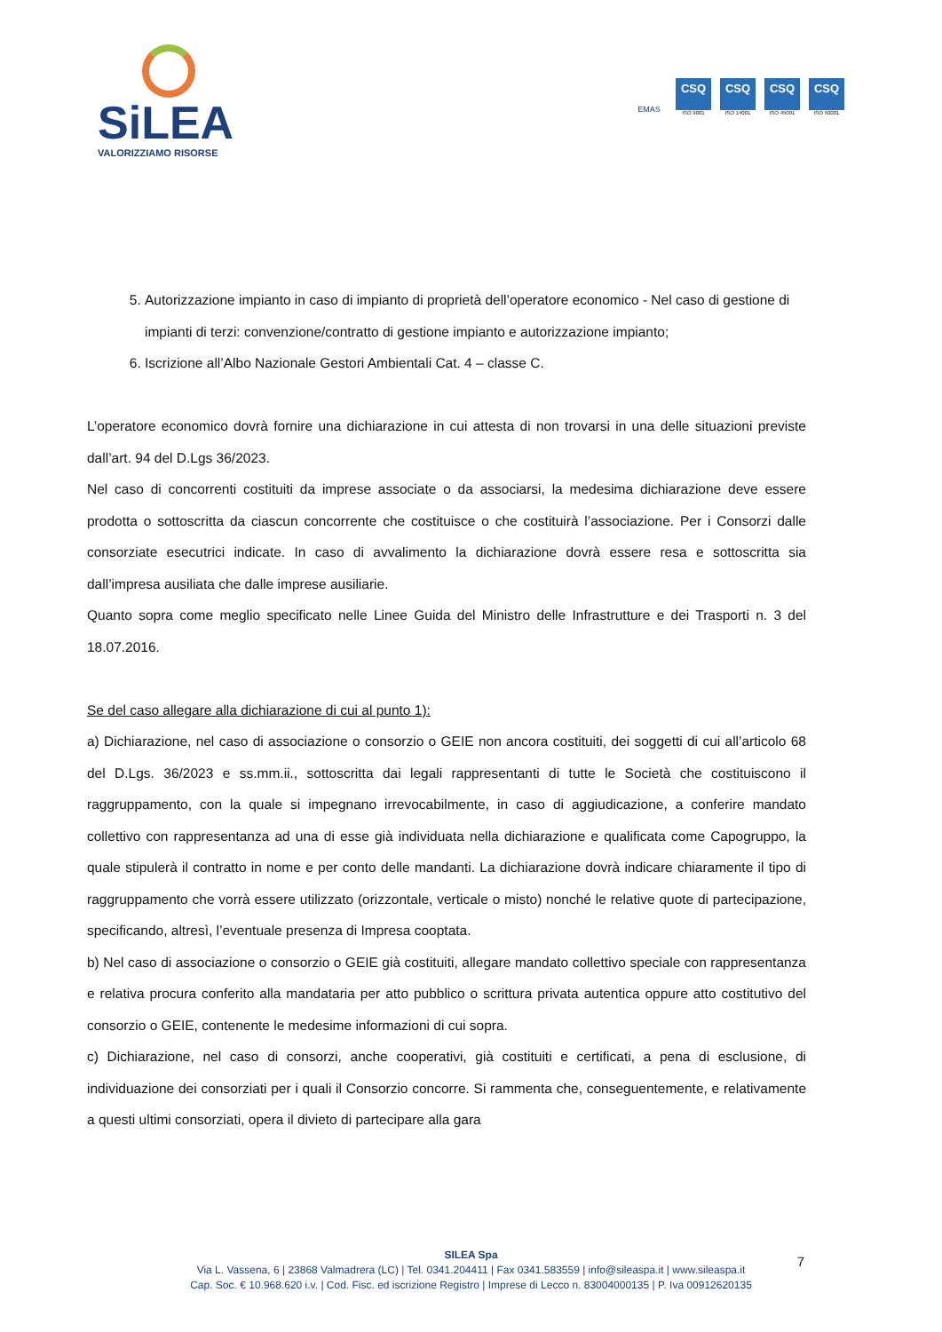SiLEA
VALORIZZIAMO RISORSE
EMAS
CSQ
ISO 9001
CSQ
ISO 14001
CSQ
ISO 45001
CSQ
ISO 50001
5. Autorizzazione impianto in caso di impianto di proprietà dell’operatore economico - Nel caso di gestione di impianti di terzi: convenzione/contratto di gestione impianto e autorizzazione impianto;
6. Iscrizione all’Albo Nazionale Gestori Ambientali Cat. 4 – classe C.
L’operatore economico dovrà fornire una dichiarazione in cui attesta di non trovarsi in una delle situazioni previste dall’art. 94 del D.Lgs 36/2023.
Nel caso di concorrenti costituiti da imprese associate o da associarsi, la medesima dichiarazione deve essere prodotta o sottoscritta da ciascun concorrente che costituisce o che costituirà l’associazione. Per i Consorzi dalle consorziate esecutrici indicate. In caso di avvalimento la dichiarazione dovrà essere resa e sottoscritta sia dall’impresa ausiliata che dalle imprese ausiliarie.
Quanto sopra come meglio specificato nelle Linee Guida del Ministro delle Infrastrutture e dei Trasporti n. 3 del 18.07.2016.
Se del caso allegare alla dichiarazione di cui al punto 1):
a) Dichiarazione, nel caso di associazione o consorzio o GEIE non ancora costituiti, dei soggetti di cui all’articolo 68 del D.Lgs. 36/2023 e ss.mm.ii., sottoscritta dai legali rappresentanti di tutte le Società che costituiscono il raggruppamento, con la quale si impegnano irrevocabilmente, in caso di aggiudicazione, a conferire mandato collettivo con rappresentanza ad una di esse già individuata nella dichiarazione e qualificata come Capogruppo, la quale stipulerà il contratto in nome e per conto delle mandanti. La dichiarazione dovrà indicare chiaramente il tipo di raggruppamento che vorrà essere utilizzato (orizzontale, verticale o misto) nonché le relative quote di partecipazione, specificando, altresì, l’eventuale presenza di Impresa cooptata.
b) Nel caso di associazione o consorzio o GEIE già costituiti, allegare mandato collettivo speciale con rappresentanza e relativa procura conferito alla mandataria per atto pubblico o scrittura privata autentica oppure atto costitutivo del consorzio o GEIE, contenente le medesime informazioni di cui sopra.
c) Dichiarazione, nel caso di consorzi, anche cooperativi, già costituiti e certificati, a pena di esclusione, di individuazione dei consorziati per i quali il Consorzio concorre. Si rammenta che, conseguentemente, e relativamente a questi ultimi consorziati, opera il divieto di partecipare alla gara
SILEA Spa
Via L. Vassena, 6 | 23868 Valmadrera (LC) | Tel. 0341.204411 | Fax 0341.583559 | info@sileaspa.it | www.sileaspa.it
Cap. Soc. € 10.968.620 i.v. | Cod. Fisc. ed iscrizione Registro | Imprese di Lecco n. 83004000135 | P. Iva 00912620135
7